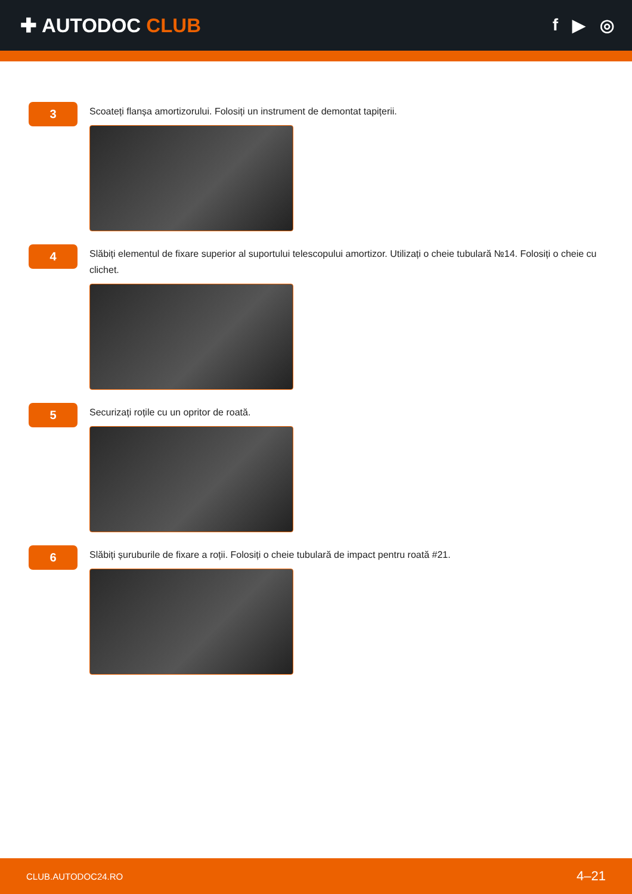✚ AUTODOC CLUB
f ▶ ◎
3
Scoateți flanșa amortizorului. Folosiți un instrument de demontat tapițerii.
4
Slăbiți elementul de fixare superior al suportului telescopului amortizor. Utilizați o cheie tubulară №14. Folosiți o cheie cu clichet.
5
Securizați roțile cu un opritor de roată.
6
Slăbiți șuruburile de fixare a roții. Folosiți o cheie tubulară de impact pentru roată #21.
CLUB.AUTODOC24.RO 4–21